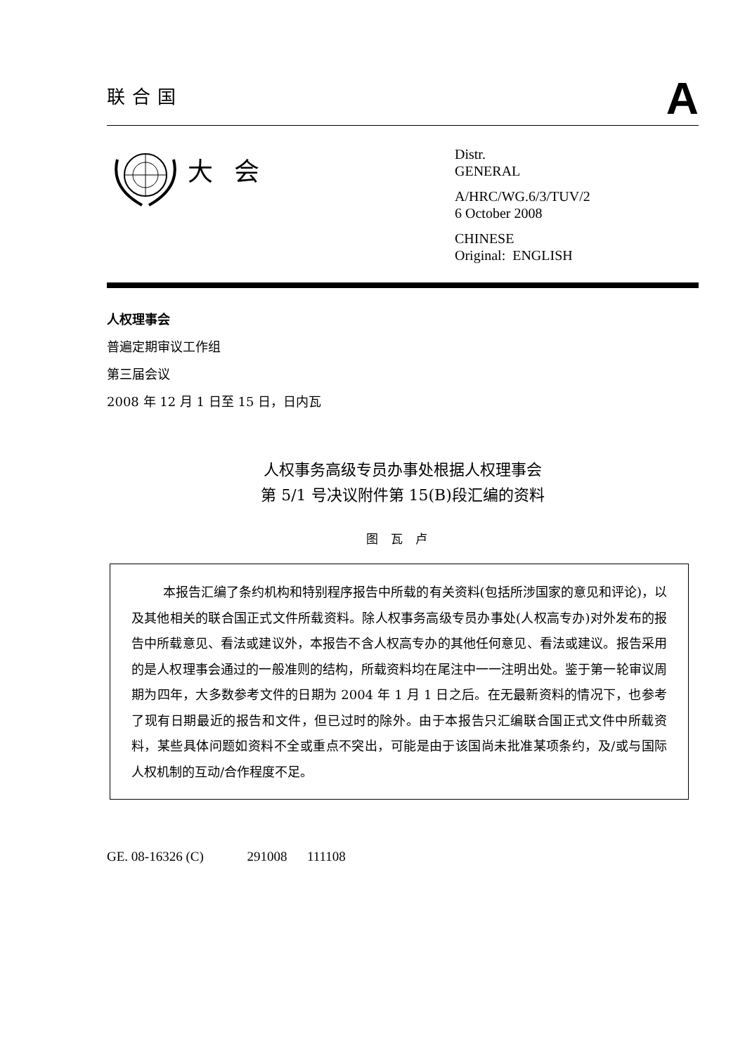联合国
A
大会
Distr.
GENERAL
A/HRC/WG.6/3/TUV/2
6 October 2008
CHINESE
Original: ENGLISH
人权理事会
普遍定期审议工作组
第三届会议
2008 年 12 月 1 日至 15 日，日内瓦
人权事务高级专员办事处根据人权理事会
第 5/1 号决议附件第 15(B)段汇编的资料
图瓦卢
本报告汇编了条约机构和特别程序报告中所载的有关资料(包括所涉国家的意见和评论)，以及其他相关的联合国正式文件所载资料。除人权事务高级专员办事处(人权高专办)对外发布的报告中所载意见、看法或建议外，本报告不含人权高专办的其他任何意见、看法或建议。报告采用的是人权理事会通过的一般准则的结构，所载资料均在尾注中一一注明出处。鉴于第一轮审议周期为四年，大多数参考文件的日期为 2004 年 1 月 1 日之后。在无最新资料的情况下，也参考了现有日期最近的报告和文件，但已过时的除外。由于本报告只汇编联合国正式文件中所载资料，某些具体问题如资料不全或重点不突出，可能是由于该国尚未批准某项条约，及/或与国际人权机制的互动/合作程度不足。
GE. 08-16326 (C) 291008 111108